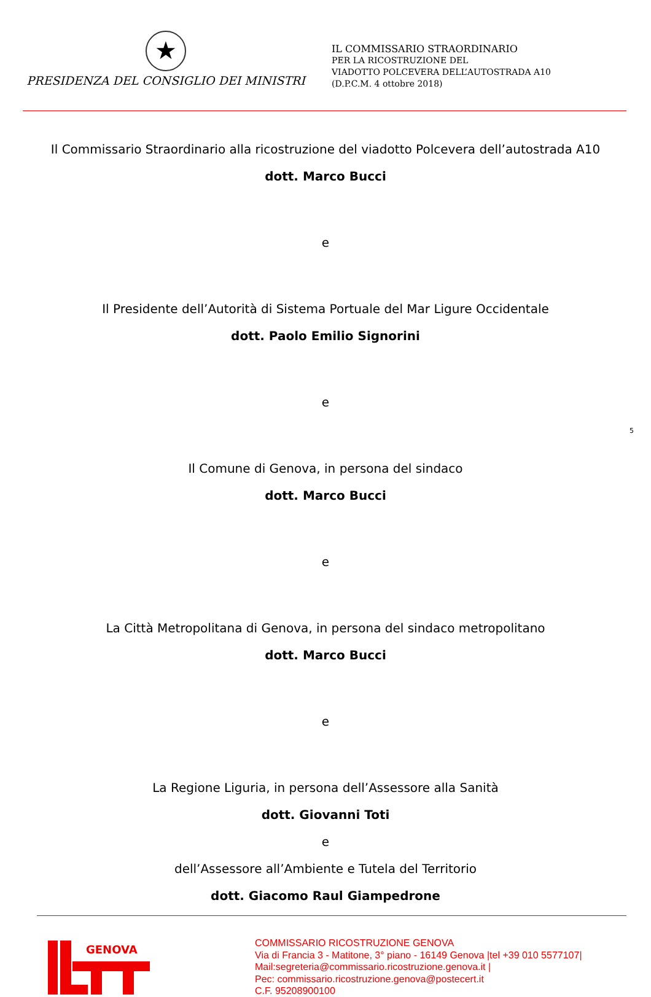★
PRESIDENZA DEL CONSIGLIO DEI MINISTRI
IL COMMISSARIO STRAORDINARIO
PER LA RICOSTRUZIONE DEL
VIADOTTO POLCEVERA DELL’AUTOSTRADA A10
(D.P.C.M. 4 ottobre 2018)
Il Commissario Straordinario alla ricostruzione del viadotto Polcevera dell’autostrada A10
dott. Marco Bucci
e
Il Presidente dell’Autorità di Sistema Portuale del Mar Ligure Occidentale
dott. Paolo Emilio Signorini
e
Il Comune di Genova, in persona del sindaco
dott. Marco Bucci
e
La Città Metropolitana di Genova, in persona del sindaco metropolitano
dott. Marco Bucci
e
La Regione Liguria, in persona dell’Assessore alla Sanità
dott. Giovanni Toti
e
dell’Assessore all’Ambiente e Tutela del Territorio
dott. Giacomo Raul Giampedrone
5
GENOVA
COMMISSARIO RICOSTRUZIONE GENOVA
Via di Francia 3 - Matitone, 3° piano - 16149 Genova |tel +39 010 5577107|
Mail:segreteria@commissario.ricostruzione.genova.it |
Pec: commissario.ricostruzione.genova@postecert.it
C.F. 95208900100